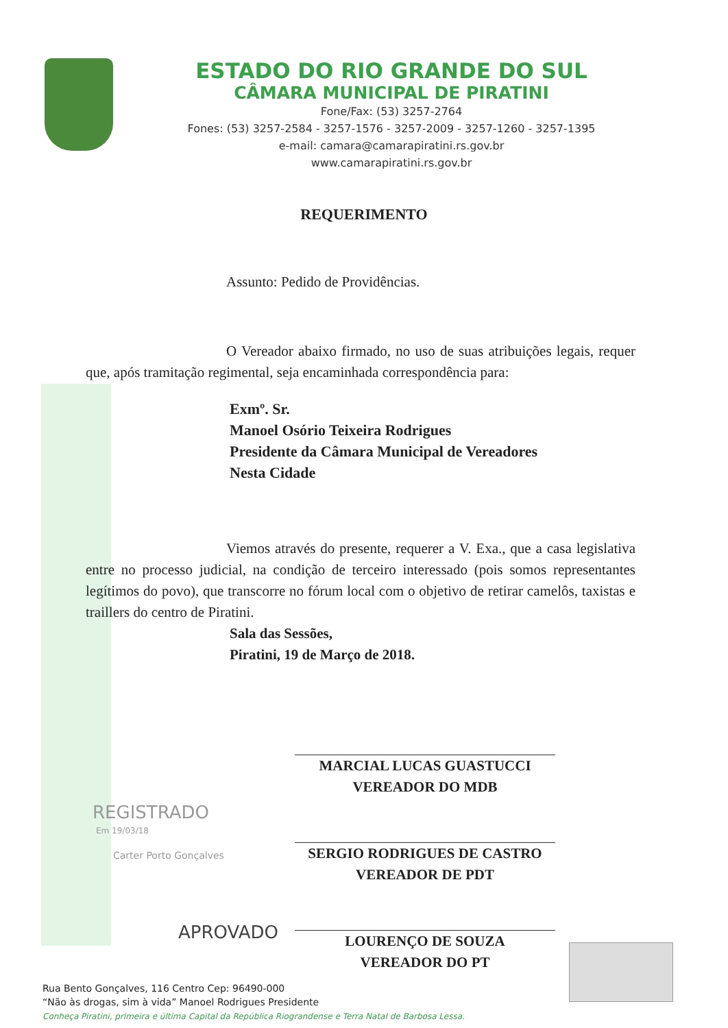ESTADO DO RIO GRANDE DO SUL
CÂMARA MUNICIPAL DE PIRATINI
Fone/Fax: (53) 3257-2764
Fones: (53) 3257-2584 - 3257-1576 - 3257-2009 - 3257-1260 - 3257-1395
e-mail: camara@camarapiratini.rs.gov.br
www.camarapiratini.rs.gov.br
REQUERIMENTO
Assunto: Pedido de Providências.
O Vereador abaixo firmado, no uso de suas atribuições legais, requer que, após tramitação regimental, seja encaminhada correspondência para:
Exmº. Sr.
Manoel Osório Teixeira Rodrigues
Presidente da Câmara Municipal de Vereadores
Nesta Cidade
Viemos através do presente, requerer a V. Exa., que a casa legislativa entre no processo judicial, na condição de terceiro interessado (pois somos representantes legítimos do povo), que transcorre no fórum local com o objetivo de retirar camelôs, taxistas e traillers do centro de Piratini.
Sala das Sessões,
Piratini, 19 de Março de 2018.
MARCIAL LUCAS GUASTUCCI
VEREADOR DO MDB
SERGIO RODRIGUES DE CASTRO
VEREADOR DE PDT
LOURENÇO DE SOUZA
VEREADOR DO PT
REGISTRADO
Em 19/03/18
Carter Porto Gonçalves
APROVADO
Rua Bento Gonçalves, 116 Centro Cep: 96490-000
“Não às drogas, sim à vida” Manoel Rodrigues Presidente
Conheça Piratini, primeira e última Capital da República Riograndense e Terra Natal de Barbosa Lessa.